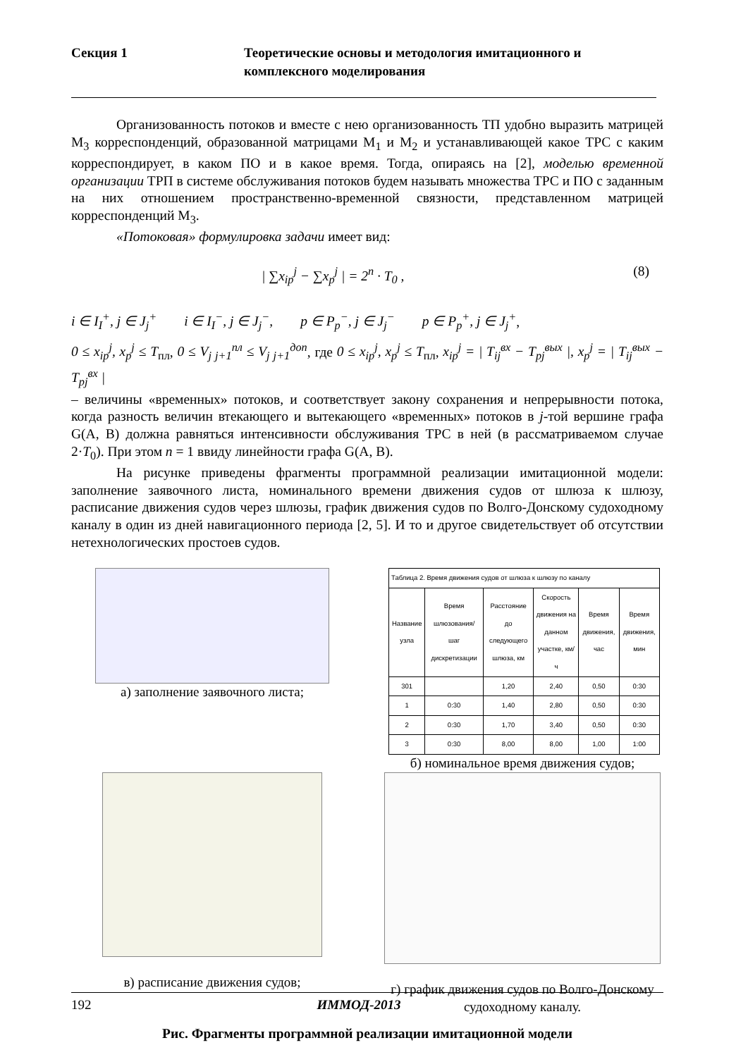Секция 1 Теоретические основы и методология имитационного и комплексного моделирования
Организованность потоков и вместе с нею организованность ТП удобно выразить матрицей M<sub>3</sub> корреспонденций, образованной матрицами M<sub>1</sub> и M<sub>2</sub> и устанавливающей какое ТРС с каким корреспондирует, в каком ПО и в какое время. Тогда, опираясь на [2], моделью временной организации ТРП в системе обслуживания потоков будем называть множества ТРС и ПО с заданным на них отношением пространственно-временной связности, представленном матрицей корреспонденций M<sub>3</sub>.
«Потоковая» формулировка задачи имеет вид:
| ∑x<sub>ip</sub><sup>j</sup> − ∑x<sub>p</sub><sup>j</sup> | = 2<sup>n</sup> · T<sub>0</sub> , (8)
i ∈ I<sub>I</sub><sup>+</sup>, j ∈ J<sub>j</sub><sup>+</sup> i ∈ I<sub>I</sub><sup>−</sup>, j ∈ J<sub>j</sub><sup>−</sup>, p ∈ P<sub>p</sub><sup>−</sup>, j ∈ J<sub>j</sub><sup>−</sup> p ∈ P<sub>p</sub><sup>+</sup>, j ∈ J<sub>j</sub><sup>+</sup>,
0 ≤ x<sub>ip</sub><sup>j</sup>, x<sub>p</sub><sup>j</sup> ≤ T<sub>пл</sub>, 0 ≤ V<sub>j j+1</sub><sup>пл</sup> ≤ V<sub>j j+1</sub><sup>доп</sup>, где 0 ≤ x<sub>ip</sub><sup>j</sup>, x<sub>p</sub><sup>j</sup> ≤ T<sub>пл</sub>, x<sub>ip</sub><sup>j</sup> = | T<sub>ij</sub><sup>вх</sup> − T<sub>pj</sub><sup>вых</sup> |, x<sub>p</sub><sup>j</sup> = | T<sub>ij</sub><sup>вых</sup> − T<sub>pj</sub><sup>вх</sup> |
– величины «временных» потоков, и соответствует закону сохранения и непрерывности потока, когда разность величин втекающего и вытекающего «временных» потоков в j-той вершине графа G(A, B) должна равняться интенсивности обслуживания ТРС в ней (в рассматриваемом случае 2·T<sub>0</sub>). При этом n = 1 ввиду линейности графа G(A, B).
На рисунке приведены фрагменты программной реализации имитационной модели: заполнение заявочного листа, номинального времени движения судов от шлюза к шлюзу, расписание движения судов через шлюзы, график движения судов по Волго-Донскому судоходному каналу в один из дней навигационного периода [2, 5]. И то и другое свидетельствует об отсутствии нетехнологических простоев судов.
а) заполнение заявочного листа;
| Таблица 2. Время движения судов от шлюза к шлюзу по каналу | | | | | |
| Название узла | Время шлюзования/ шаг дискретизации | Расстояние до следующего шлюза, км | Скорость движения на данном участке, км/ч | Время движения, час | Время движения, мин |
| 301 | | 1,20 | 2,40 | 0,50 | 0:30 |
| 1 | 0:30 | 1,40 | 2,80 | 0,50 | 0:30 |
| 2 | 0:30 | 1,70 | 3,40 | 0,50 | 0:30 |
| 3 | 0:30 | 8,00 | 8,00 | 1,00 | 1:00 |
б) номинальное время движения судов;
в) расписание движения судов;
г) график движения судов по Волго-Донскому судоходному каналу.
Рис. Фрагменты программной реализации имитационной модели
192 ИММОД-2013